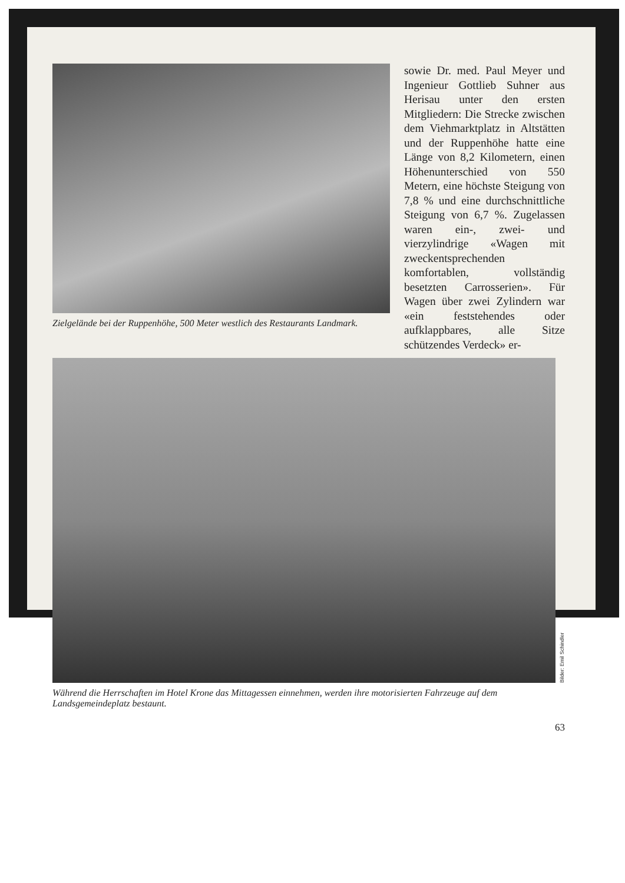Zielgelände bei der Ruppenhöhe, 500 Meter westlich des Restaurants Landmark.
sowie Dr. med. Paul Meyer und Ingenieur Gottlieb Suhner aus Herisau unter den ersten Mitgliedern: Die Strecke zwischen dem Viehmarktplatz in Altstätten und der Ruppenhöhe hatte eine Länge von 8,2 Kilometern, einen Höhenunterschied von 550 Metern, eine höchste Steigung von 7,8 % und eine durchschnittliche Steigung von 6,7 %. Zugelassen waren ein-, zwei- und vierzylindrige «Wagen mit zweckentsprechenden komfortablen, vollständig besetzten Carrosserien». Für Wagen über zwei Zylindern war «ein feststehendes oder aufklappbares, alle Sitze schützendes Verdeck» er-
Bilder: Emil Schindler
Während die Herrschaften im Hotel Krone das Mittagessen einnehmen, werden ihre motorisierten Fahrzeuge auf dem Landsgemeindeplatz bestaunt.
63